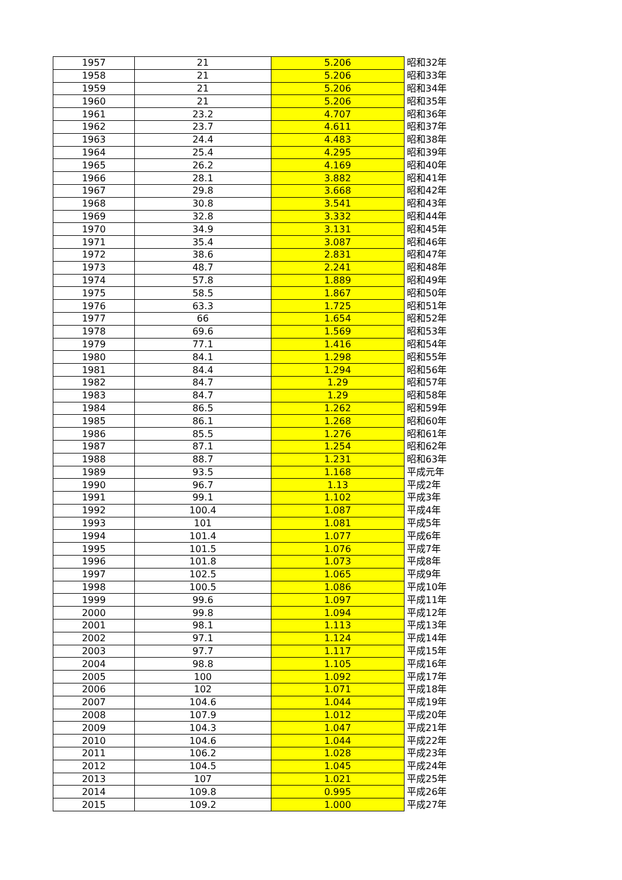| 1957 | 21 | 5.206 | 昭和32年 |
| 1958 | 21 | 5.206 | 昭和33年 |
| 1959 | 21 | 5.206 | 昭和34年 |
| 1960 | 21 | 5.206 | 昭和35年 |
| 1961 | 23.2 | 4.707 | 昭和36年 |
| 1962 | 23.7 | 4.611 | 昭和37年 |
| 1963 | 24.4 | 4.483 | 昭和38年 |
| 1964 | 25.4 | 4.295 | 昭和39年 |
| 1965 | 26.2 | 4.169 | 昭和40年 |
| 1966 | 28.1 | 3.882 | 昭和41年 |
| 1967 | 29.8 | 3.668 | 昭和42年 |
| 1968 | 30.8 | 3.541 | 昭和43年 |
| 1969 | 32.8 | 3.332 | 昭和44年 |
| 1970 | 34.9 | 3.131 | 昭和45年 |
| 1971 | 35.4 | 3.087 | 昭和46年 |
| 1972 | 38.6 | 2.831 | 昭和47年 |
| 1973 | 48.7 | 2.241 | 昭和48年 |
| 1974 | 57.8 | 1.889 | 昭和49年 |
| 1975 | 58.5 | 1.867 | 昭和50年 |
| 1976 | 63.3 | 1.725 | 昭和51年 |
| 1977 | 66 | 1.654 | 昭和52年 |
| 1978 | 69.6 | 1.569 | 昭和53年 |
| 1979 | 77.1 | 1.416 | 昭和54年 |
| 1980 | 84.1 | 1.298 | 昭和55年 |
| 1981 | 84.4 | 1.294 | 昭和56年 |
| 1982 | 84.7 | 1.29 | 昭和57年 |
| 1983 | 84.7 | 1.29 | 昭和58年 |
| 1984 | 86.5 | 1.262 | 昭和59年 |
| 1985 | 86.1 | 1.268 | 昭和60年 |
| 1986 | 85.5 | 1.276 | 昭和61年 |
| 1987 | 87.1 | 1.254 | 昭和62年 |
| 1988 | 88.7 | 1.231 | 昭和63年 |
| 1989 | 93.5 | 1.168 | 平成元年 |
| 1990 | 96.7 | 1.13 | 平成2年 |
| 1991 | 99.1 | 1.102 | 平成3年 |
| 1992 | 100.4 | 1.087 | 平成4年 |
| 1993 | 101 | 1.081 | 平成5年 |
| 1994 | 101.4 | 1.077 | 平成6年 |
| 1995 | 101.5 | 1.076 | 平成7年 |
| 1996 | 101.8 | 1.073 | 平成8年 |
| 1997 | 102.5 | 1.065 | 平成9年 |
| 1998 | 100.5 | 1.086 | 平成10年 |
| 1999 | 99.6 | 1.097 | 平成11年 |
| 2000 | 99.8 | 1.094 | 平成12年 |
| 2001 | 98.1 | 1.113 | 平成13年 |
| 2002 | 97.1 | 1.124 | 平成14年 |
| 2003 | 97.7 | 1.117 | 平成15年 |
| 2004 | 98.8 | 1.105 | 平成16年 |
| 2005 | 100 | 1.092 | 平成17年 |
| 2006 | 102 | 1.071 | 平成18年 |
| 2007 | 104.6 | 1.044 | 平成19年 |
| 2008 | 107.9 | 1.012 | 平成20年 |
| 2009 | 104.3 | 1.047 | 平成21年 |
| 2010 | 104.6 | 1.044 | 平成22年 |
| 2011 | 106.2 | 1.028 | 平成23年 |
| 2012 | 104.5 | 1.045 | 平成24年 |
| 2013 | 107 | 1.021 | 平成25年 |
| 2014 | 109.8 | 0.995 | 平成26年 |
| 2015 | 109.2 | 1.000 | 平成27年 |